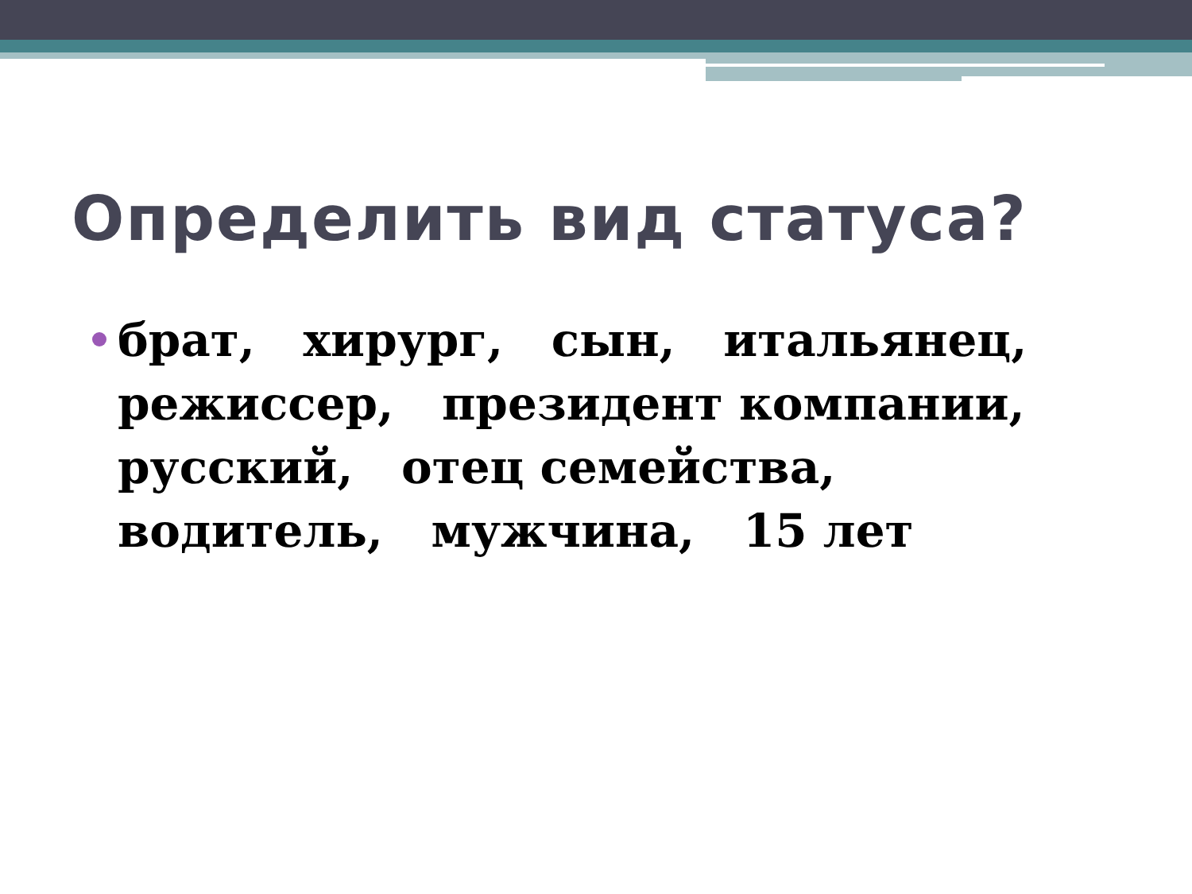Определить вид статуса?
брат, хирург, сын, итальянец, режиссер, президент компании, русский, отец семейства, водитель, мужчина, 15 лет